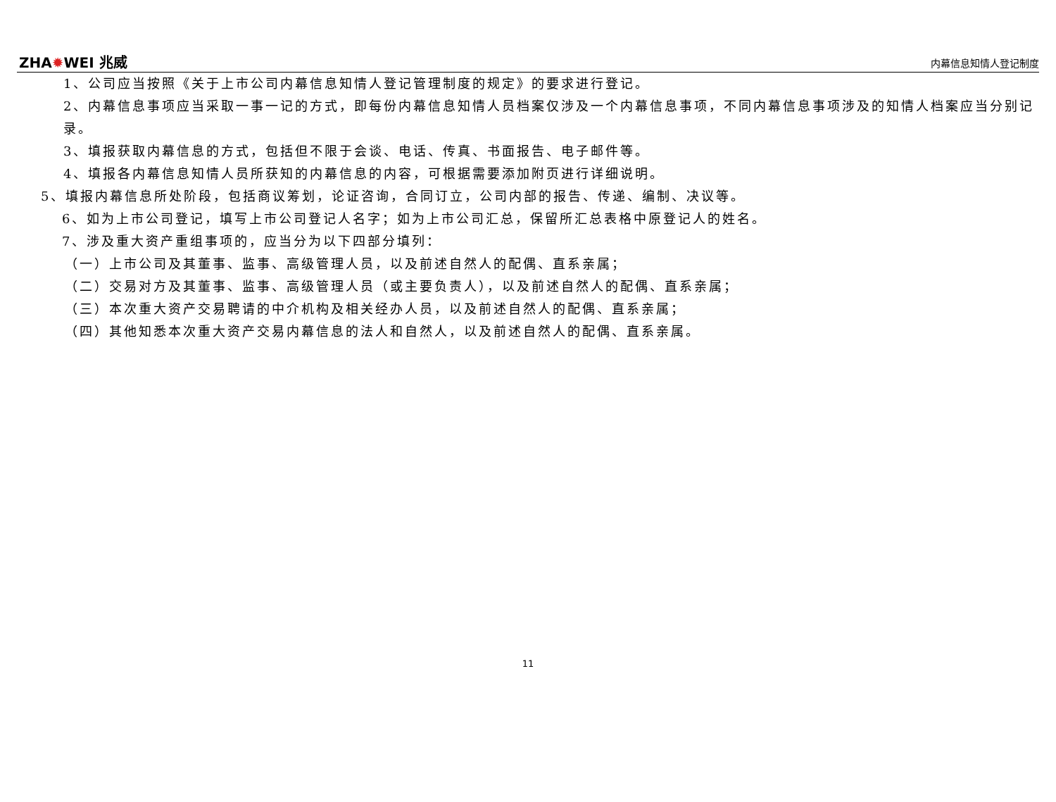ZHA✹WEI 兆威 内幕信息知情人登记制度
1、公司应当按照《关于上市公司内幕信息知情人登记管理制度的规定》的要求进行登记。
2、内幕信息事项应当采取一事一记的方式，即每份内幕信息知情人员档案仅涉及一个内幕信息事项，不同内幕信息事项涉及的知情人档案应当分别记录。
3、填报获取内幕信息的方式，包括但不限于会谈、电话、传真、书面报告、电子邮件等。
4、填报各内幕信息知情人员所获知的内幕信息的内容，可根据需要添加附页进行详细说明。
5、填报内幕信息所处阶段，包括商议筹划，论证咨询，合同订立，公司内部的报告、传递、编制、决议等。
6、如为上市公司登记，填写上市公司登记人名字；如为上市公司汇总，保留所汇总表格中原登记人的姓名。
7、涉及重大资产重组事项的，应当分为以下四部分填列：
（一）上市公司及其董事、监事、高级管理人员，以及前述自然人的配偶、直系亲属；
（二）交易对方及其董事、监事、高级管理人员（或主要负责人），以及前述自然人的配偶、直系亲属；
（三）本次重大资产交易聘请的中介机构及相关经办人员，以及前述自然人的配偶、直系亲属；
（四）其他知悉本次重大资产交易内幕信息的法人和自然人，以及前述自然人的配偶、直系亲属。
11